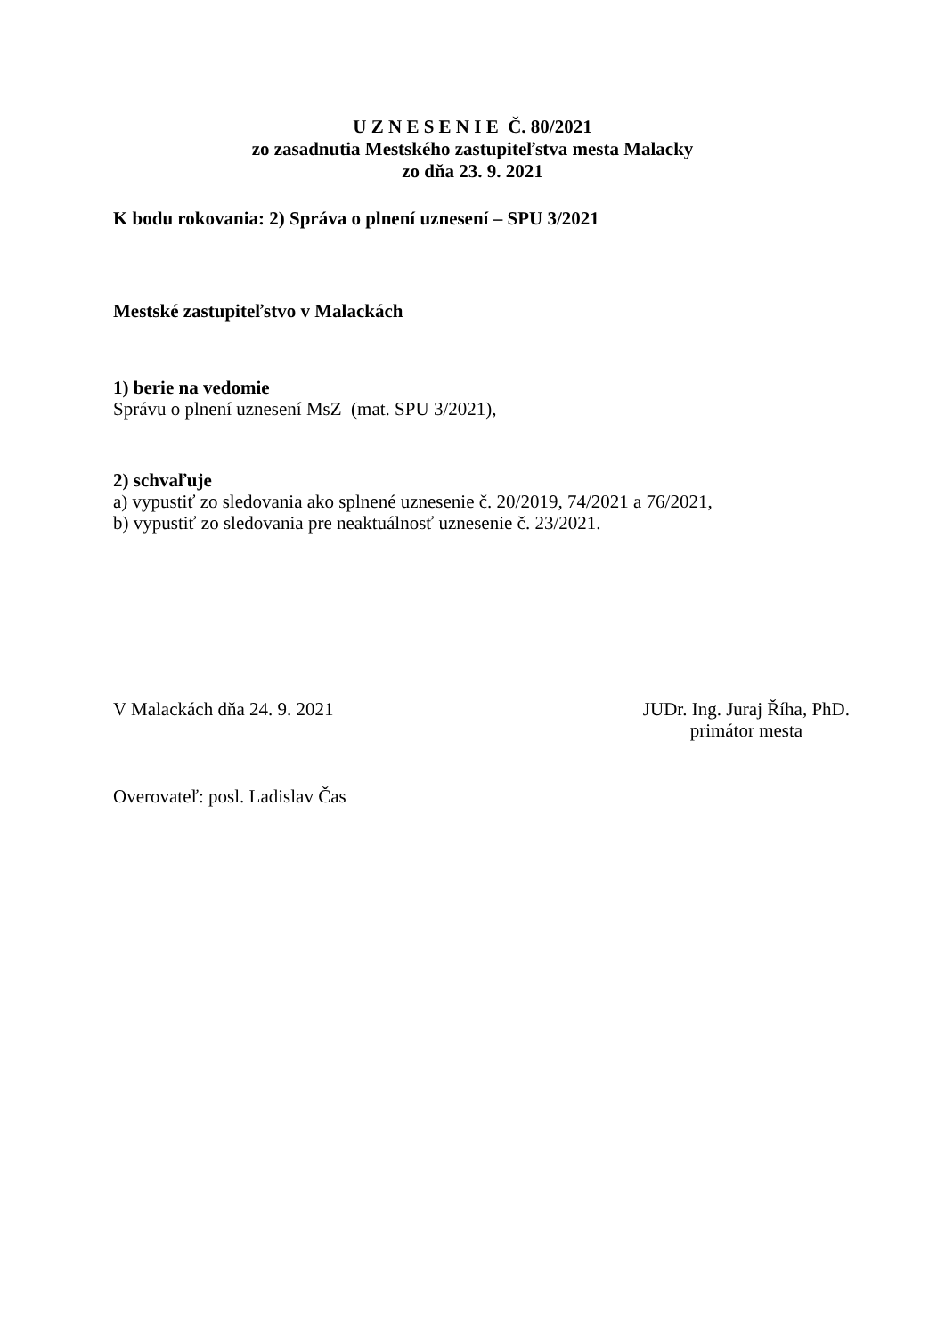U Z N E S E N I E Č. 80/2021
zo zasadnutia Mestského zastupiteľstva mesta Malacky
zo dňa 23. 9. 2021
K bodu rokovania: 2) Správa o plnení uznesení – SPU 3/2021
Mestské zastupiteľstvo v Malackách
1) berie na vedomie
Správu o plnení uznesení MsZ (mat. SPU 3/2021),
2) schvaľuje
a) vypustiť zo sledovania ako splnené uznesenie č. 20/2019, 74/2021 a 76/2021,
b) vypustiť zo sledovania pre neaktuálnosť uznesenie č. 23/2021.
V Malackách dňa 24. 9. 2021 JUDr. Ing. Juraj Říha, PhD.
primátor mesta
Overovateľ: posl. Ladislav Čas